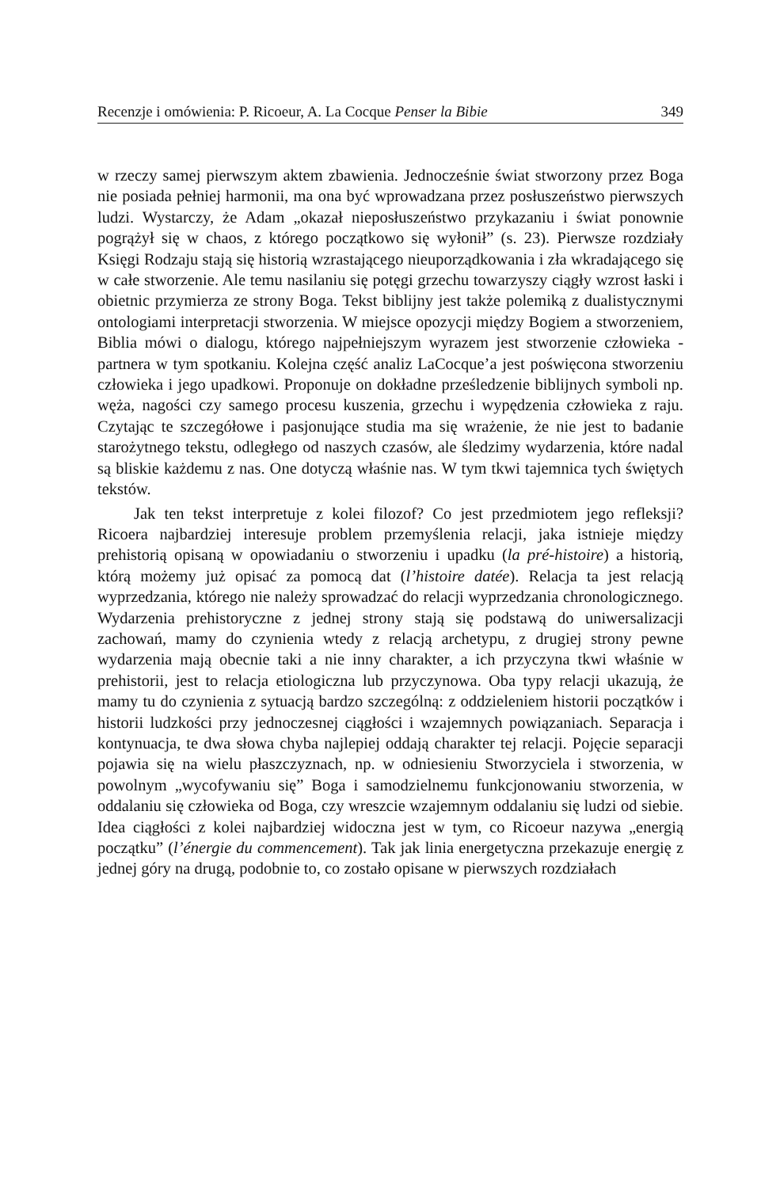Recenzje i omówienia: P. Ricoeur, A. La Cocque Penser la Bibie 349
w rzeczy samej pierwszym aktem zbawienia. Jednocześnie świat stworzony przez Boga nie posiada pełniej harmonii, ma ona być wprowadzana przez posłuszeństwo pierwszych ludzi. Wystarczy, że Adam „okazał nieposłuszeństwo przykazaniu i świat ponownie pogrążył się w chaos, z którego początkowo się wyłonił” (s. 23). Pierwsze rozdziały Księgi Rodzaju stają się historią wzrastającego nieuporządkowania i zła wkradającego się w całe stworzenie. Ale temu nasilaniu się potęgi grzechu towarzyszy ciągły wzrost łaski i obietnic przymierza ze strony Boga. Tekst biblijny jest także polemiką z dualistycznymi ontologiami interpretacji stworzenia. W miejsce opozycji między Bogiem a stworzeniem, Biblia mówi o dialogu, którego najpełniejszym wyrazem jest stworzenie człowieka - partnera w tym spotkaniu. Kolejna część analiz LaCocque’a jest poświęcona stworzeniu człowieka i jego upadkowi. Proponuje on dokładne prześledzenie biblijnych symboli np. węża, nagości czy samego procesu kuszenia, grzechu i wypędzenia człowieka z raju. Czytając te szczegółowe i pasjonujące studia ma się wrażenie, że nie jest to badanie starożytnego tekstu, odległego od naszych czasów, ale śledzimy wydarzenia, które nadal są bliskie każdemu z nas. One dotyczą właśnie nas. W tym tkwi tajemnica tych świętych tekstów.
Jak ten tekst interpretuje z kolei filozof? Co jest przedmiotem jego refleksji? Ricoera najbardziej interesuje problem przemyślenia relacji, jaka istnieje między prehistorią opisaną w opowiadaniu o stworzeniu i upadku (la pré-histoire) a historią, którą możemy już opisać za pomocą dat (l’histoire datée). Relacja ta jest relacją wyprzedzania, którego nie należy sprowadzać do relacji wyprzedzania chronologicznego. Wydarzenia prehistoryczne z jednej strony stają się podstawą do uniwersalizacji zachowań, mamy do czynienia wtedy z relacją archetypu, z drugiej strony pewne wydarzenia mają obecnie taki a nie inny charakter, a ich przyczyna tkwi właśnie w prehistorii, jest to relacja etiologiczna lub przyczynowa. Oba typy relacji ukazują, że mamy tu do czynienia z sytuacją bardzo szczególną: z oddzieleniem historii początków i historii ludzkości przy jednoczesnej ciągłości i wzajemnych powiązaniach. Separacja i kontynuacja, te dwa słowa chyba najlepiej oddają charakter tej relacji. Pojęcie separacji pojawia się na wielu płaszczyznach, np. w odniesieniu Stworzyciela i stworzenia, w powolnym „wycofywaniu się” Boga i samodzielnemu funkcjonowaniu stworzenia, w oddalaniu się człowieka od Boga, czy wreszcie wzajemnym oddalaniu się ludzi od siebie. Idea ciągłości z kolei najbardziej widoczna jest w tym, co Ricoeur nazywa „energią początku” (l’énergie du commencement). Tak jak linia energetyczna przekazuje energię z jednej góry na drugą, podobnie to, co zostało opisane w pierwszych rozdziałach